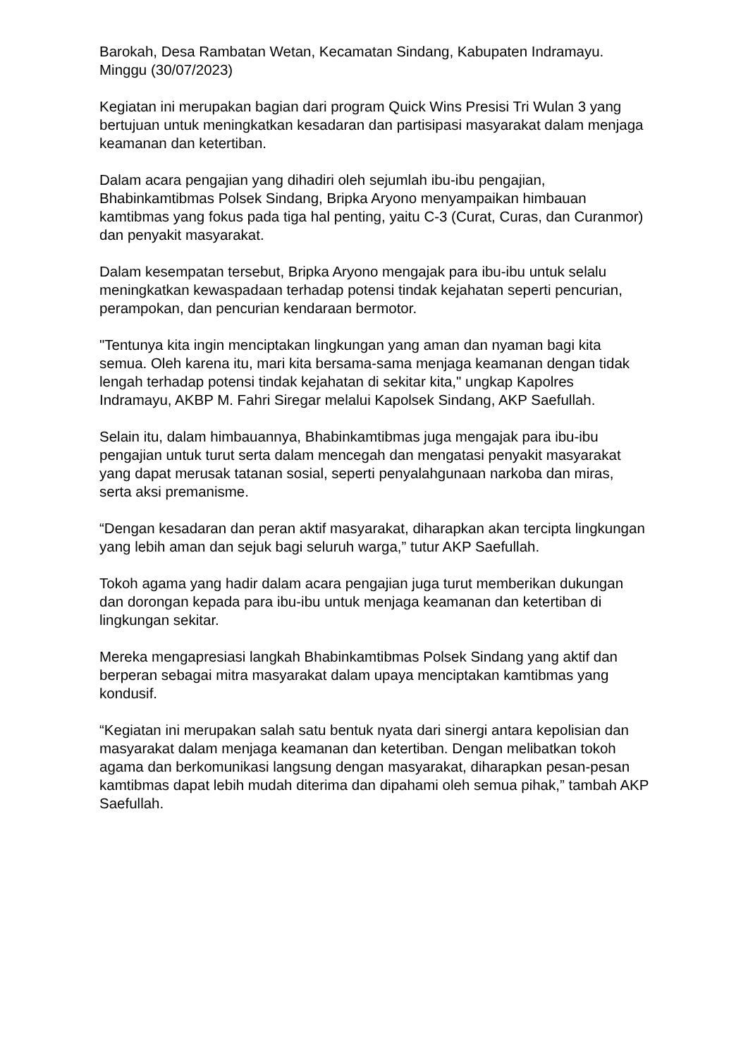Barokah, Desa Rambatan Wetan, Kecamatan Sindang, Kabupaten Indramayu. Minggu (30/07/2023)
Kegiatan ini merupakan bagian dari program Quick Wins Presisi Tri Wulan 3 yang bertujuan untuk meningkatkan kesadaran dan partisipasi masyarakat dalam menjaga keamanan dan ketertiban.
Dalam acara pengajian yang dihadiri oleh sejumlah ibu-ibu pengajian, Bhabinkamtibmas Polsek Sindang, Bripka Aryono menyampaikan himbauan kamtibmas yang fokus pada tiga hal penting, yaitu C-3 (Curat, Curas, dan Curanmor) dan penyakit masyarakat.
Dalam kesempatan tersebut, Bripka Aryono mengajak para ibu-ibu untuk selalu meningkatkan kewaspadaan terhadap potensi tindak kejahatan seperti pencurian, perampokan, dan pencurian kendaraan bermotor.
"Tentunya kita ingin menciptakan lingkungan yang aman dan nyaman bagi kita semua. Oleh karena itu, mari kita bersama-sama menjaga keamanan dengan tidak lengah terhadap potensi tindak kejahatan di sekitar kita," ungkap Kapolres Indramayu, AKBP M. Fahri Siregar melalui Kapolsek Sindang, AKP Saefullah.
Selain itu, dalam himbauannya, Bhabinkamtibmas juga mengajak para ibu-ibu pengajian untuk turut serta dalam mencegah dan mengatasi penyakit masyarakat yang dapat merusak tatanan sosial, seperti penyalahgunaan narkoba dan miras, serta aksi premanisme.
“Dengan kesadaran dan peran aktif masyarakat, diharapkan akan tercipta lingkungan yang lebih aman dan sejuk bagi seluruh warga,” tutur AKP Saefullah.
Tokoh agama yang hadir dalam acara pengajian juga turut memberikan dukungan dan dorongan kepada para ibu-ibu untuk menjaga keamanan dan ketertiban di lingkungan sekitar.
Mereka mengapresiasi langkah Bhabinkamtibmas Polsek Sindang yang aktif dan berperan sebagai mitra masyarakat dalam upaya menciptakan kamtibmas yang kondusif.
“Kegiatan ini merupakan salah satu bentuk nyata dari sinergi antara kepolisian dan masyarakat dalam menjaga keamanan dan ketertiban. Dengan melibatkan tokoh agama dan berkomunikasi langsung dengan masyarakat, diharapkan pesan-pesan kamtibmas dapat lebih mudah diterima dan dipahami oleh semua pihak,” tambah AKP Saefullah.